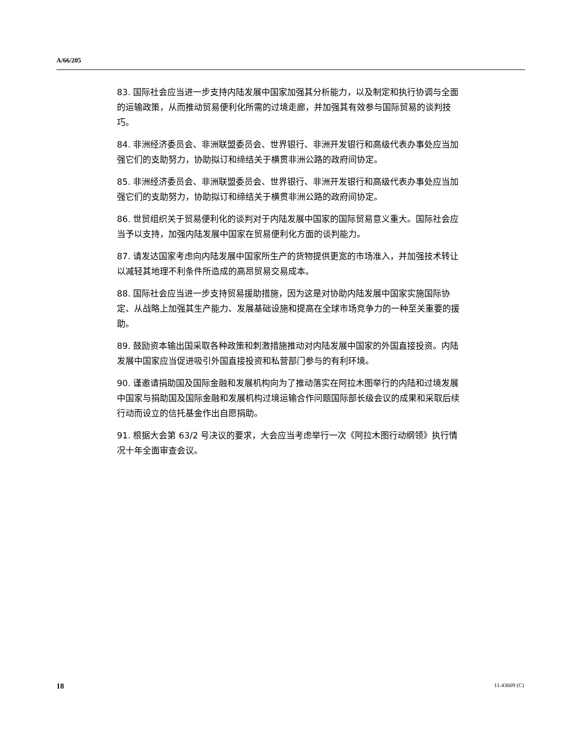A/66/205
83. 国际社会应当进一步支持内陆发展中国家加强其分析能力，以及制定和执行协调与全面的运输政策，从而推动贸易便利化所需的过境走廊，并加强其有效参与国际贸易的谈判技巧。
84. 非洲经济委员会、非洲联盟委员会、世界银行、非洲开发银行和高级代表办事处应当加强它们的支助努力，协助拟订和缔结关于横贯非洲公路的政府间协定。
85. 非洲经济委员会、非洲联盟委员会、世界银行、非洲开发银行和高级代表办事处应当加强它们的支助努力，协助拟订和缔结关于横贯非洲公路的政府间协定。
86. 世贸组织关于贸易便利化的谈判对于内陆发展中国家的国际贸易意义重大。国际社会应当予以支持，加强内陆发展中国家在贸易便利化方面的谈判能力。
87. 请发达国家考虑向内陆发展中国家所生产的货物提供更宽的市场准入，并加强技术转让以减轻其地理不利条件所造成的高昂贸易交易成本。
88. 国际社会应当进一步支持贸易援助措施，因为这是对协助内陆发展中国家实施国际协定、从战略上加强其生产能力、发展基础设施和提高在全球市场竞争力的一种至关重要的援助。
89. 鼓励资本输出国采取各种政策和刺激措施推动对内陆发展中国家的外国直接投资。内陆发展中国家应当促进吸引外国直接投资和私营部门参与的有利环境。
90. 谨邀请捐助国及国际金融和发展机构向为了推动落实在阿拉木图举行的内陆和过境发展中国家与捐助国及国际金融和发展机构过境运输合作问题国际部长级会议的成果和采取后续行动而设立的信托基金作出自愿捐助。
91. 根据大会第 63/2 号决议的要求，大会应当考虑举行一次《阿拉木图行动纲领》执行情况十年全面审查会议。
18 11-43609 (C)